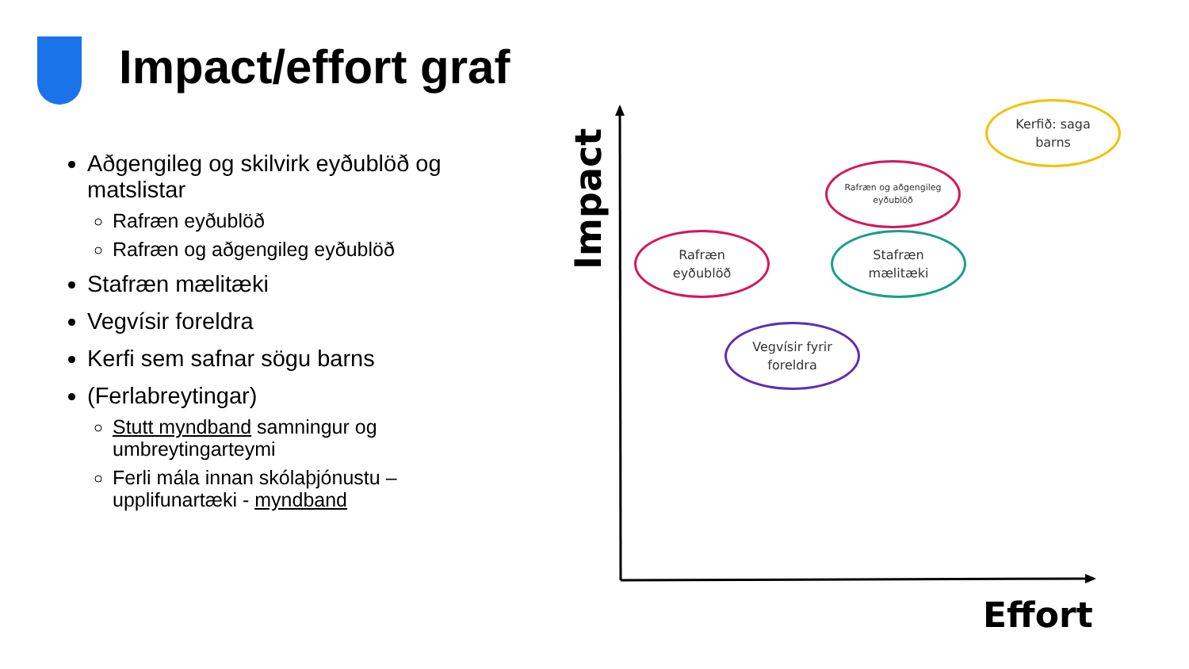Impact/effort graf
Aðgengileg og skilvirk eyðublöð og matslistar
Rafræn eyðublöð
Rafræn og aðgengileg eyðublöð
Stafræn mælitæki
Vegvísir foreldra
Kerfi sem safnar sögu barns
(Ferlabreytingar)
Stutt myndband samningur og umbreytingarteymi
Ferli mála innan skólaþjónustu – upplifunartæki - myndband
Impact
Kerfið: saga
barns
Rafræn og aðgengileg
eyðublöð
Rafræn
eyðublöð
Stafræn
mælitæki
Vegvísir fyrir
foreldra
Effort